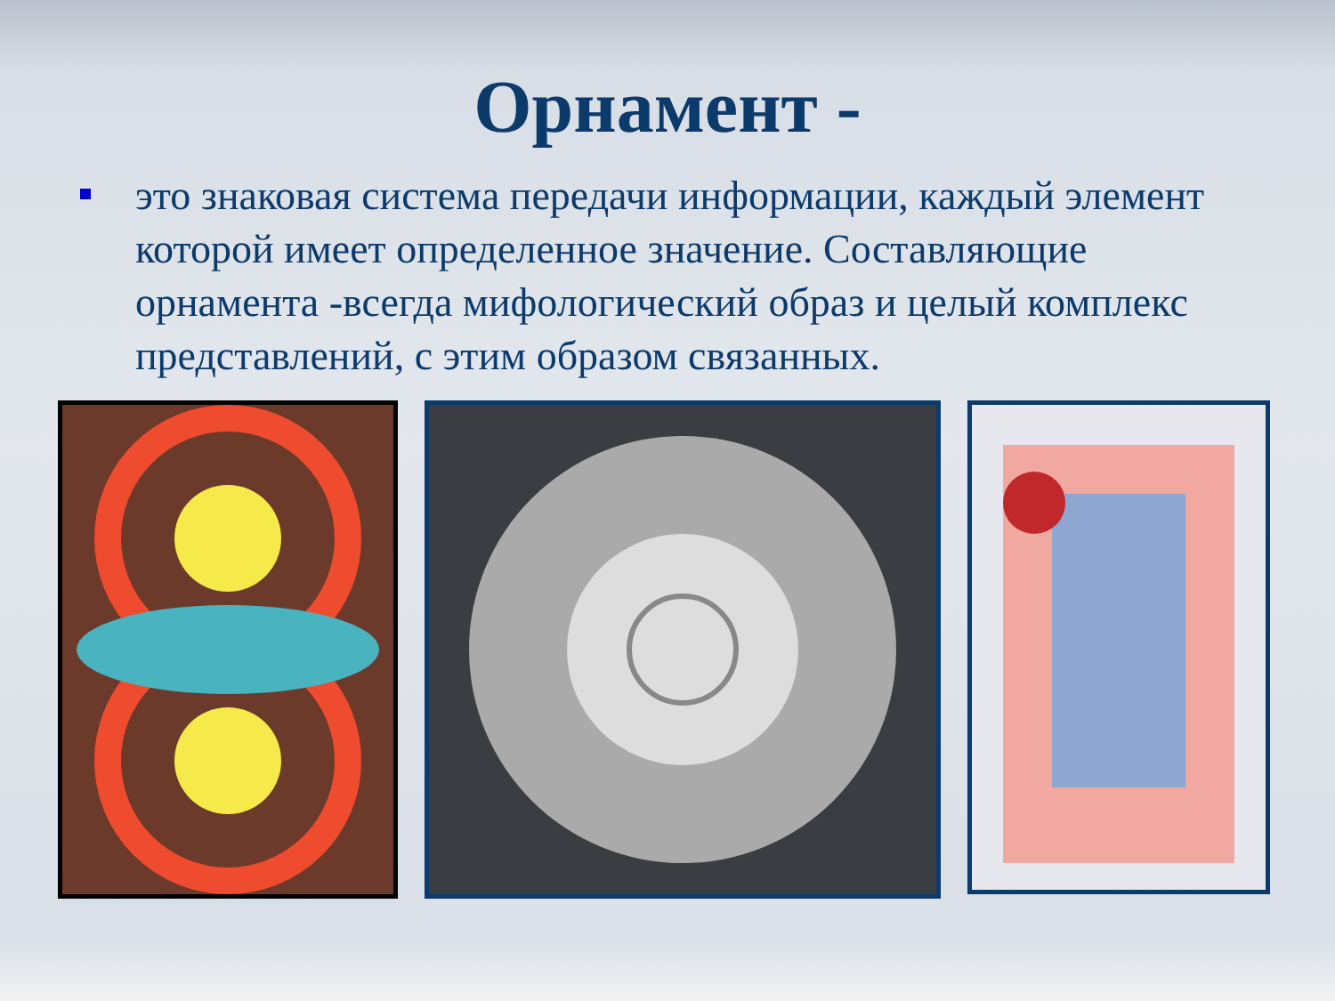Орнамент -
это знаковая система передачи информации, каждый элемент которой имеет определенное значение. Составляющие орнамента -всегда мифологический образ и целый комплекс представлений, с этим образом связанных.